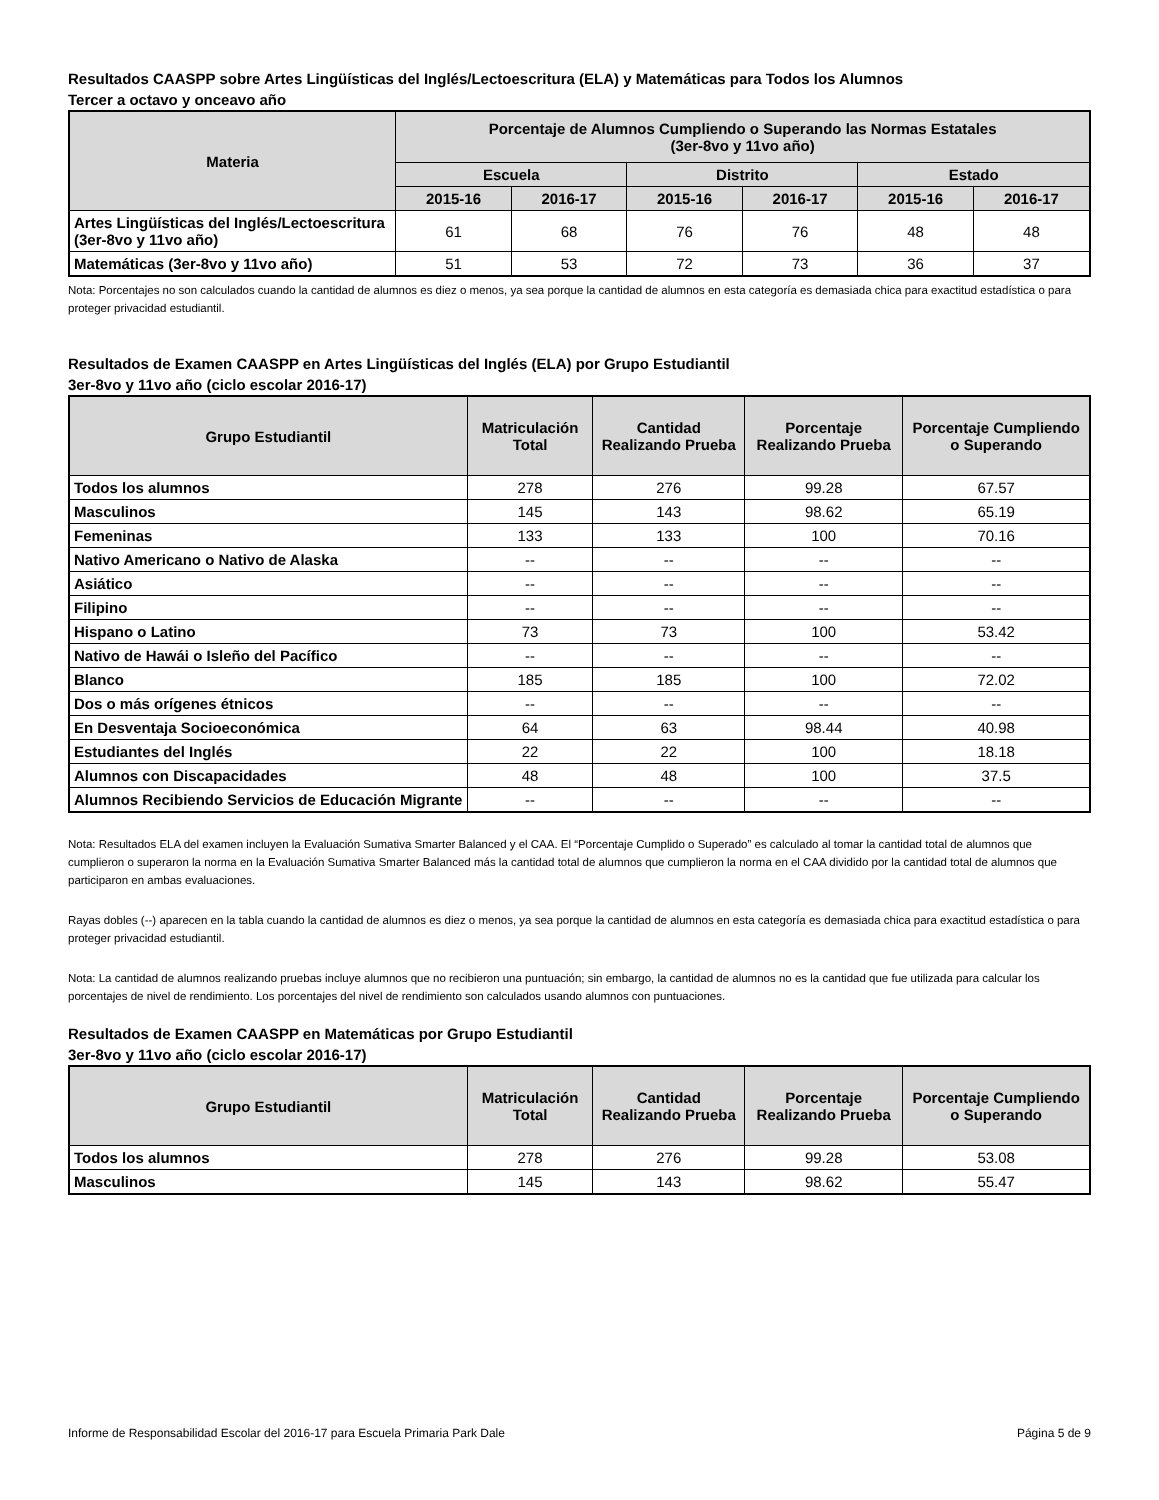Resultados CAASPP sobre Artes Lingüísticas del Inglés/Lectoescritura (ELA) y Matemáticas para Todos los Alumnos
Tercer a octavo y onceavo año
| Materia | Porcentaje de Alumnos Cumpliendo o Superando las Normas Estatales (3er-8vo y 11vo año) | | | | | |
| --- | --- | --- | --- | --- | --- | --- |
| | Escuela | | Distrito | | Estado | |
| | 2015-16 | 2016-17 | 2015-16 | 2016-17 | 2015-16 | 2016-17 |
| Artes Lingüísticas del Inglés/Lectoescritura (3er-8vo y 11vo año) | 61 | 68 | 76 | 76 | 48 | 48 |
| Matemáticas (3er-8vo y 11vo año) | 51 | 53 | 72 | 73 | 36 | 37 |
Nota: Porcentajes no son calculados cuando la cantidad de alumnos es diez o menos, ya sea porque la cantidad de alumnos en esta categoría es demasiada chica para exactitud estadística o para proteger privacidad estudiantil.
Resultados de Examen CAASPP en Artes Lingüísticas del Inglés (ELA) por Grupo Estudiantil
3er-8vo y 11vo año (ciclo escolar 2016-17)
| Grupo Estudiantil | Matriculación Total | Cantidad Realizando Prueba | Porcentaje Realizando Prueba | Porcentaje Cumpliendo o Superando |
| --- | --- | --- | --- | --- |
| Todos los alumnos | 278 | 276 | 99.28 | 67.57 |
| Masculinos | 145 | 143 | 98.62 | 65.19 |
| Femeninas | 133 | 133 | 100 | 70.16 |
| Nativo Americano o Nativo de Alaska | -- | -- | -- | -- |
| Asiático | -- | -- | -- | -- |
| Filipino | -- | -- | -- | -- |
| Hispano o Latino | 73 | 73 | 100 | 53.42 |
| Nativo de Hawái o Isleño del Pacífico | -- | -- | -- | -- |
| Blanco | 185 | 185 | 100 | 72.02 |
| Dos o más orígenes étnicos | -- | -- | -- | -- |
| En Desventaja Socioeconómica | 64 | 63 | 98.44 | 40.98 |
| Estudiantes del Inglés | 22 | 22 | 100 | 18.18 |
| Alumnos con Discapacidades | 48 | 48 | 100 | 37.5 |
| Alumnos Recibiendo Servicios de Educación Migrante | -- | -- | -- | -- |
Nota: Resultados ELA del examen incluyen la Evaluación Sumativa Smarter Balanced y el CAA. El “Porcentaje Cumplido o Superado” es calculado al tomar la cantidad total de alumnos que cumplieron o superaron la norma en la Evaluación Sumativa Smarter Balanced más la cantidad total de alumnos que cumplieron la norma en el CAA dividido por la cantidad total de alumnos que participaron en ambas evaluaciones.
Rayas dobles (--) aparecen en la tabla cuando la cantidad de alumnos es diez o menos, ya sea porque la cantidad de alumnos en esta categoría es demasiada chica para exactitud estadística o para proteger privacidad estudiantil.
Nota: La cantidad de alumnos realizando pruebas incluye alumnos que no recibieron una puntuación; sin embargo, la cantidad de alumnos no es la cantidad que fue utilizada para calcular los porcentajes de nivel de rendimiento. Los porcentajes del nivel de rendimiento son calculados usando alumnos con puntuaciones.
Resultados de Examen CAASPP en Matemáticas por Grupo Estudiantil
3er-8vo y 11vo año (ciclo escolar 2016-17)
| Grupo Estudiantil | Matriculación Total | Cantidad Realizando Prueba | Porcentaje Realizando Prueba | Porcentaje Cumpliendo o Superando |
| --- | --- | --- | --- | --- |
| Todos los alumnos | 278 | 276 | 99.28 | 53.08 |
| Masculinos | 145 | 143 | 98.62 | 55.47 |
Informe de Responsabilidad Escolar del 2016-17 para Escuela Primaria Park Dale Página 5 de 9